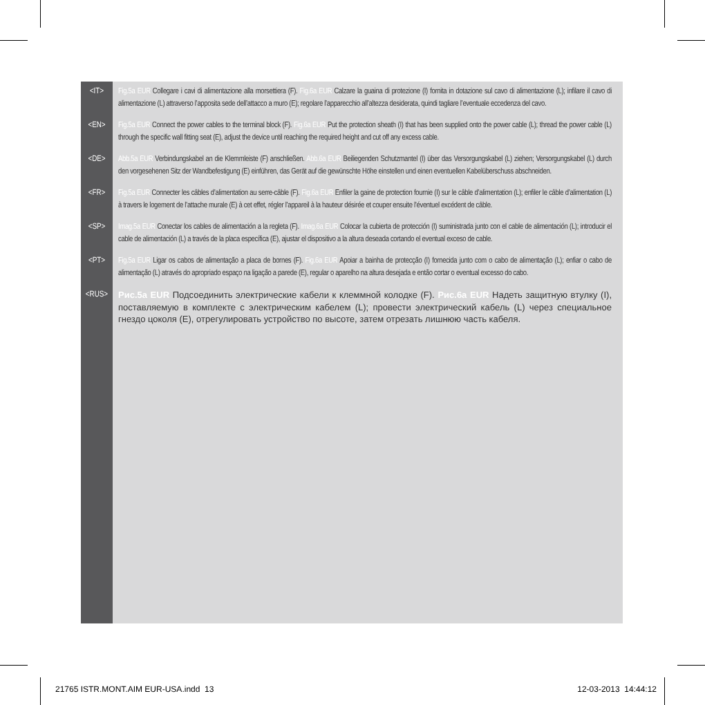<IT>
Fig.5a EUR Collegare i cavi di alimentazione alla morsettiera (F). Fig.6a EUR Calzare la guaina di protezione (I) fornita in dotazione sul cavo di alimentazione (L); infilare il cavo di alimentazione (L) attraverso l’apposita sede dell’attacco a muro (E); regolare l’apparecchio all’altezza desiderata, quindi tagliare l’eventuale eccedenza del cavo.
<EN>
Fig.5a EUR Connect the power cables to the terminal block (F). Fig.6a EUR Put the protection sheath (I) that has been supplied onto the power cable (L); thread the power cable (L) through the specific wall fitting seat (E), adjust the device until reaching the required height and cut off any excess cable.
<DE>
Abb.5a EUR Verbindungskabel an die Klemmleiste (F) anschließen. Abb.6a EUR Beiliegenden Schutzmantel (I) über das Versorgungskabel (L) ziehen; Versorgungskabel (L) durch den vorgesehenen Sitz der Wandbefestigung (E) einführen, das Gerät auf die gewünschte Höhe einstellen und einen eventuellen Kabelüberschuss abschneiden.
<FR>
Fig.5a EUR Connecter les câbles d’alimentation au serre-câble (F). Fig.6a EUR Enfiler la gaine de protection fournie (I) sur le câble d’alimentation (L); enfiler le câble d’alimentation (L) à travers le logement de l’attache murale (E) à cet effet, régler l’appareil à la hauteur désirée et couper ensuite l’éventuel excédent de câble.
<SP>
Imag.5a EUR Conectar los cables de alimentación a la regleta (F). Imag.6a EUR Colocar la cubierta de protección (I) suministrada junto con el cable de alimentación (L); introducir el cable de alimentación (L) a través de la placa específica (E), ajustar el dispositivo a la altura deseada cortando el eventual exceso de cable.
<PT>
Fig.5a EUR Ligar os cabos de alimentação a placa de bornes (F). Fig.6a EUR Apoiar a bainha de protecção (I) fornecida junto com o cabo de alimentação (L); enfiar o cabo de alimentação (L) através do apropriado espaço na ligação a parede (E), regular o aparelho na altura desejada e então cortar o eventual excesso do cabo.
<RUS>
Рис.5a EUR Подсоединить электрические кабели к клеммной колодке (F). Рис.6a EUR Надеть защитную втулку (I), поставляемую в комплекте с электрическим кабелем (L); провести электрический кабель (L) через специальное гнездо цоколя (E), отрегулировать устройство по высоте, затем отрезать лишнюю часть кабеля.
21765 ISTR.MONT.AIM EUR-USA.indd 13
12-03-2013 14:44:12